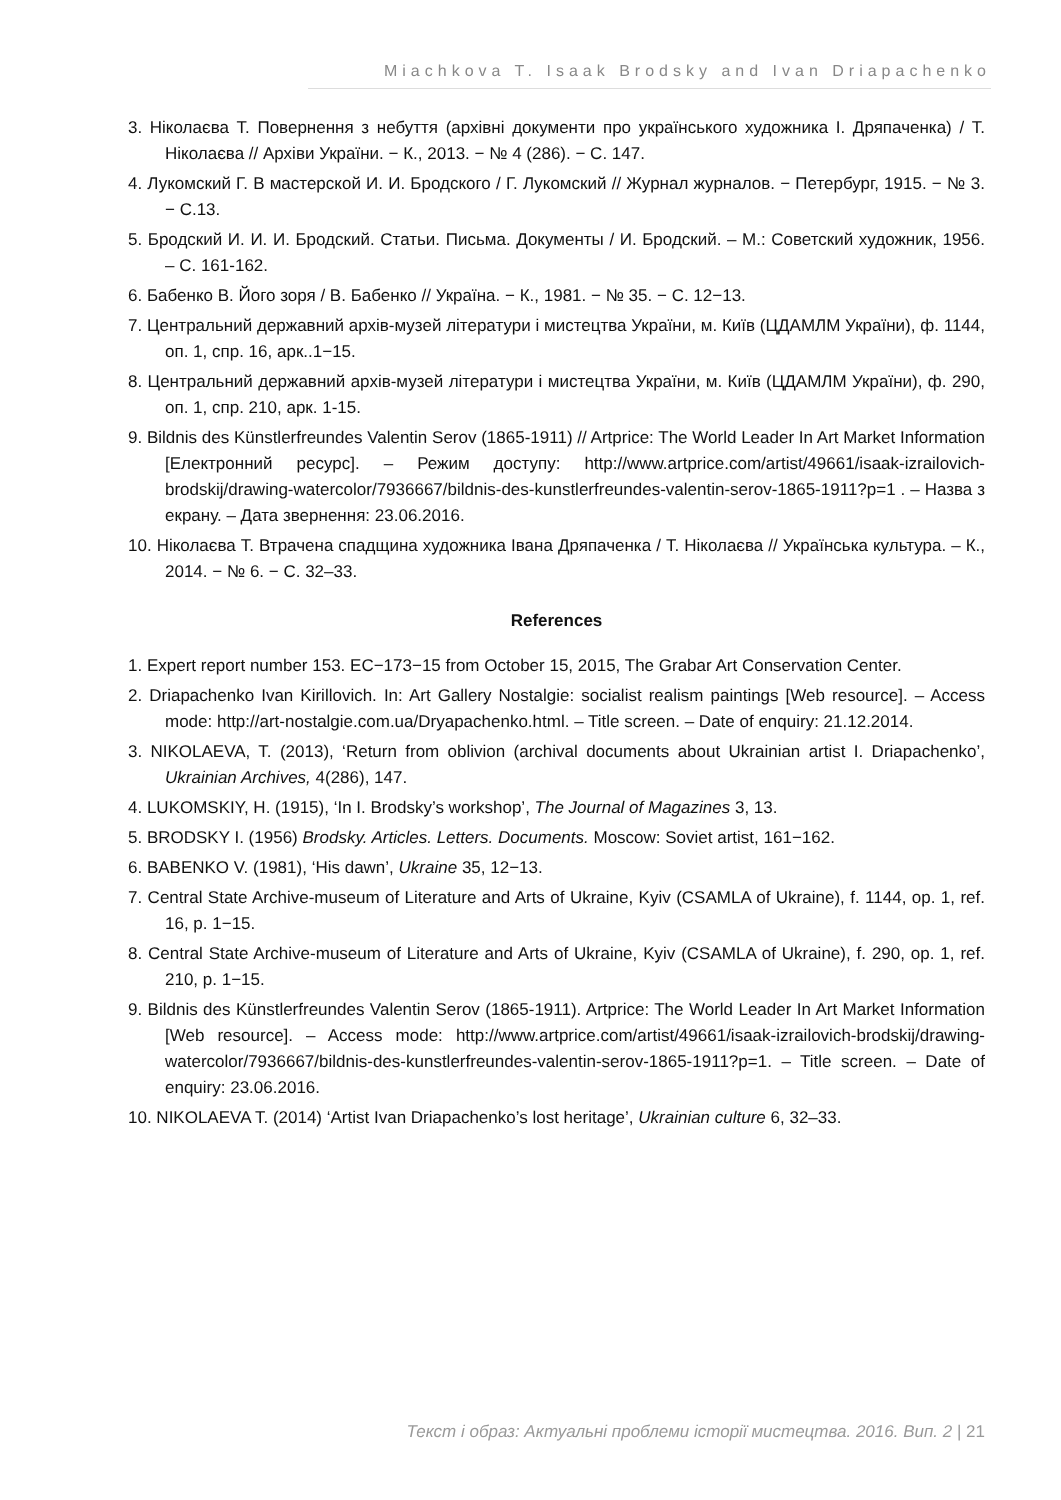Miachkova T. Isaak Brodsky and Ivan Driapachenko
3. Ніколаєва Т. Повернення з небуття (архівні документи про українського художника І. Дряпаченка) / Т. Ніколаєва // Архіви України. − К., 2013. − № 4 (286). − С. 147.
4. Лукомский Г. В мастерской И. И. Бродского / Г. Лукомский // Журнал журналов. − Петербург, 1915. − № 3. − С.13.
5. Бродский И. И. И. Бродский. Статьи. Письма. Документы / И. Бродский. – М.: Советский художник, 1956. – С. 161-162.
6. Бабенко В. Його зоря / В. Бабенко // Україна. − К., 1981. − № 35. − С. 12−13.
7. Центральний державний архів-музей літератури і мистецтва України, м. Київ (ЦДАМЛМ України), ф. 1144, оп. 1, спр. 16, арк..1−15.
8. Центральний державний архів-музей літератури і мистецтва України, м. Київ (ЦДАМЛМ України), ф. 290, оп. 1, спр. 210, арк. 1-15.
9. Bildnis des Künstlerfreundes Valentin Serov (1865-1911) // Artprice: The World Leader In Art Market Information [Електронний ресурс]. – Режим доступу: http://www.artprice.com/artist/49661/isaak-izrailovich-brodskij/drawing-watercolor/7936667/bildnis-des-kunstlerfreundes-valentin-serov-1865-1911?p=1 . – Назва з екрану. – Дата звернення: 23.06.2016.
10. Ніколаєва Т. Втрачена спадщина художника Івана Дряпаченка / Т. Ніколаєва // Українська культура. – К., 2014. − № 6. − С. 32–33.
References
1. Expert report number 153. EC−173−15 from October 15, 2015, The Grabar Art Conservation Center.
2. Driapachenko Ivan Kirillovich. In: Art Gallery Nostalgie: socialist realism paintings [Web resource]. – Access mode: http://art-nostalgie.com.ua/Dryapachenko.html. – Title screen. – Date of enquiry: 21.12.2014.
3. NIKOLAEVA, T. (2013), ‘Return from oblivion (archival documents about Ukrainian artist I. Driapachenko’, Ukrainian Archives, 4(286), 147.
4. LUKOMSKIY, H. (1915), ‘In I. Brodsky’s workshop’, The Journal of Magazines 3, 13.
5. BRODSKY I. (1956) Brodsky. Articles. Letters. Documents. Moscow: Soviet artist, 161−162.
6. BABENKO V. (1981), ‘His dawn’, Ukraine 35, 12−13.
7. Central State Archive-museum of Literature and Arts of Ukraine, Kyiv (CSAMLA of Ukraine), f. 1144, op. 1, ref. 16, p. 1−15.
8. Central State Archive-museum of Literature and Arts of Ukraine, Kyiv (CSAMLA of Ukraine), f. 290, op. 1, ref. 210, p. 1−15.
9. Bildnis des Künstlerfreundes Valentin Serov (1865-1911). Artprice: The World Leader In Art Market Information [Web resource]. – Access mode: http://www.artprice.com/artist/49661/isaak-izrailovich-brodskij/drawing-watercolor/7936667/bildnis-des-kunstlerfreundes-valentin-serov-1865-1911?p=1. – Title screen. – Date of enquiry: 23.06.2016.
10. NIKOLAEVA T. (2014) ‘Artist Ivan Driapachenko’s lost heritage’, Ukrainian culture 6, 32–33.
Текст і образ: Актуальні проблеми історії мистецтва. 2016. Вип. 2 | 21